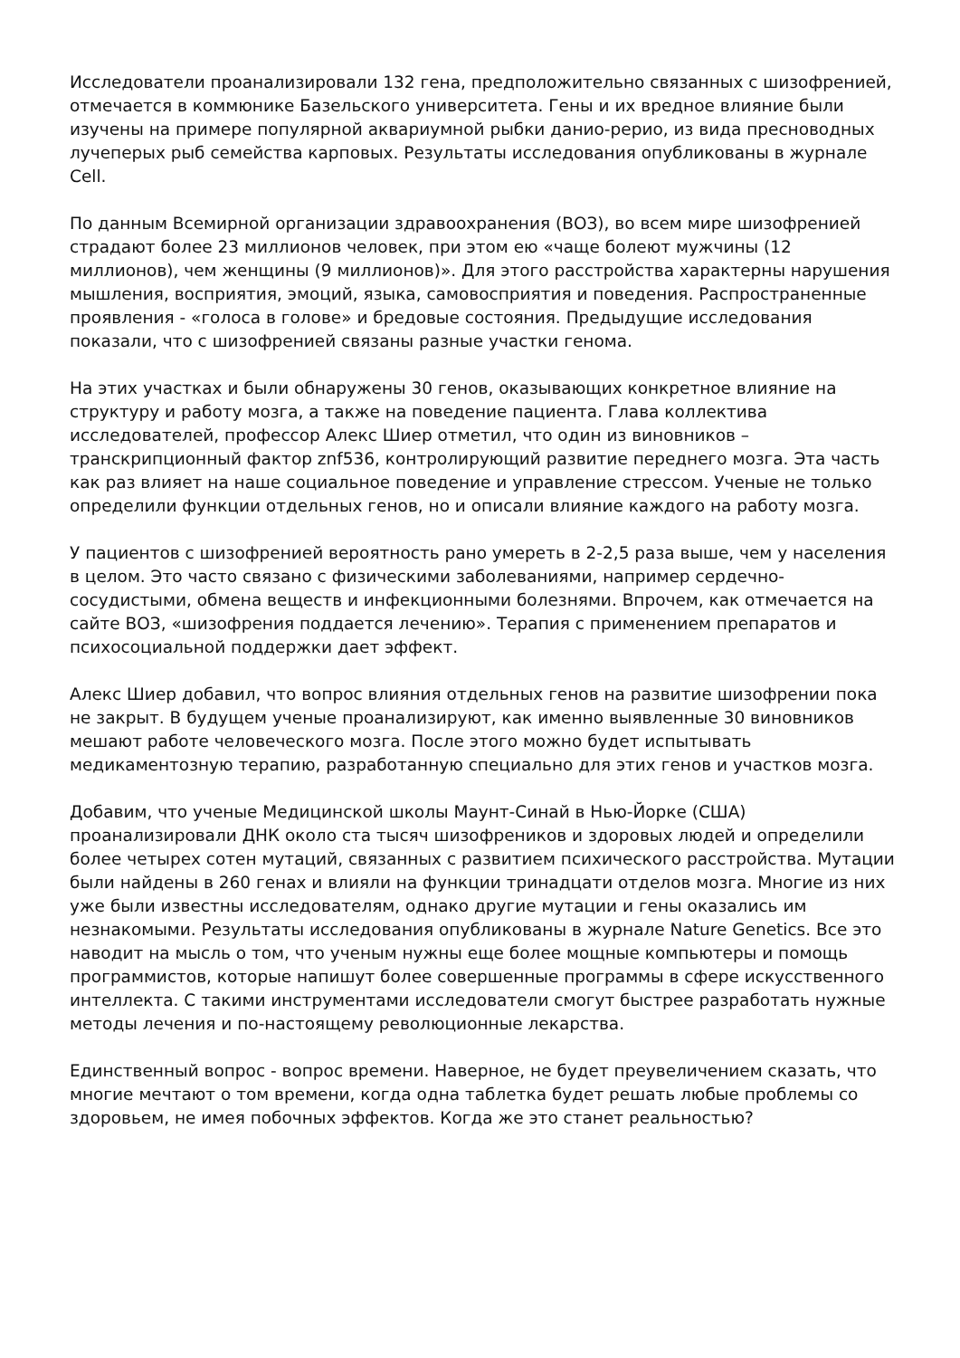Исследователи проанализировали 132 гена, предположительно связанных с шизофренией, отмечается в коммюнике Базельского университета. Гены и их вредное влияние были изучены на примере популярной аквариумной рыбки данио-рерио, из вида пресноводных лучеперых рыб семейства карповых. Результаты исследования опубликованы в журнале Cell.
По данным Всемирной организации здравоохранения (ВОЗ), во всем мире шизофренией страдают более 23 миллионов человек, при этом ею «чаще болеют мужчины (12 миллионов), чем женщины (9 миллионов)». Для этого расстройства характерны нарушения мышления, восприятия, эмоций, языка, самовосприятия и поведения. Распространенные проявления - «голоса в голове» и бредовые состояния. Предыдущие исследования показали, что с шизофренией связаны разные участки генома.
На этих участках и были обнаружены 30 генов, оказывающих конкретное влияние на структуру и работу мозга, а также на поведение пациента. Глава коллектива исследователей, профессор Алекс Шиер отметил, что один из виновников – транскрипционный фактор znf536, контролирующий развитие переднего мозга. Эта часть как раз влияет на наше социальное поведение и управление стрессом. Ученые не только определили функции отдельных генов, но и описали влияние каждого на работу мозга.
У пациентов с шизофренией вероятность рано умереть в 2-2,5 раза выше, чем у населения в целом. Это часто связано с физическими заболеваниями, например сердечно-сосудистыми, обмена веществ и инфекционными болезнями. Впрочем, как отмечается на сайте ВОЗ, «шизофрения поддается лечению». Терапия с применением препаратов и психосоциальной поддержки дает эффект.
Алекс Шиер добавил, что вопрос влияния отдельных генов на развитие шизофрении пока не закрыт. В будущем ученые проанализируют, как именно выявленные 30 виновников мешают работе человеческого мозга. После этого можно будет испытывать медикаментозную терапию, разработанную специально для этих генов и участков мозга.
Добавим, что ученые Медицинской школы Маунт-Синай в Нью-Йорке (США) проанализировали ДНК около ста тысяч шизофреников и здоровых людей и определили более четырех сотен мутаций, связанных с развитием психического расстройства. Мутации были найдены в 260 генах и влияли на функции тринадцати отделов мозга. Многие из них уже были известны исследователям, однако другие мутации и гены оказались им незнакомыми. Результаты исследования опубликованы в журнале Nature Genetics. Все это наводит на мысль о том, что ученым нужны еще более мощные компьютеры и помощь программистов, которые напишут более совершенные программы в сфере искусственного интеллекта. С такими инструментами исследователи смогут быстрее разработать нужные методы лечения и по-настоящему революционные лекарства.
Единственный вопрос - вопрос времени. Наверное, не будет преувеличением сказать, что многие мечтают о том времени, когда одна таблетка будет решать любые проблемы со здоровьем, не имея побочных эффектов. Когда же это станет реальностью?